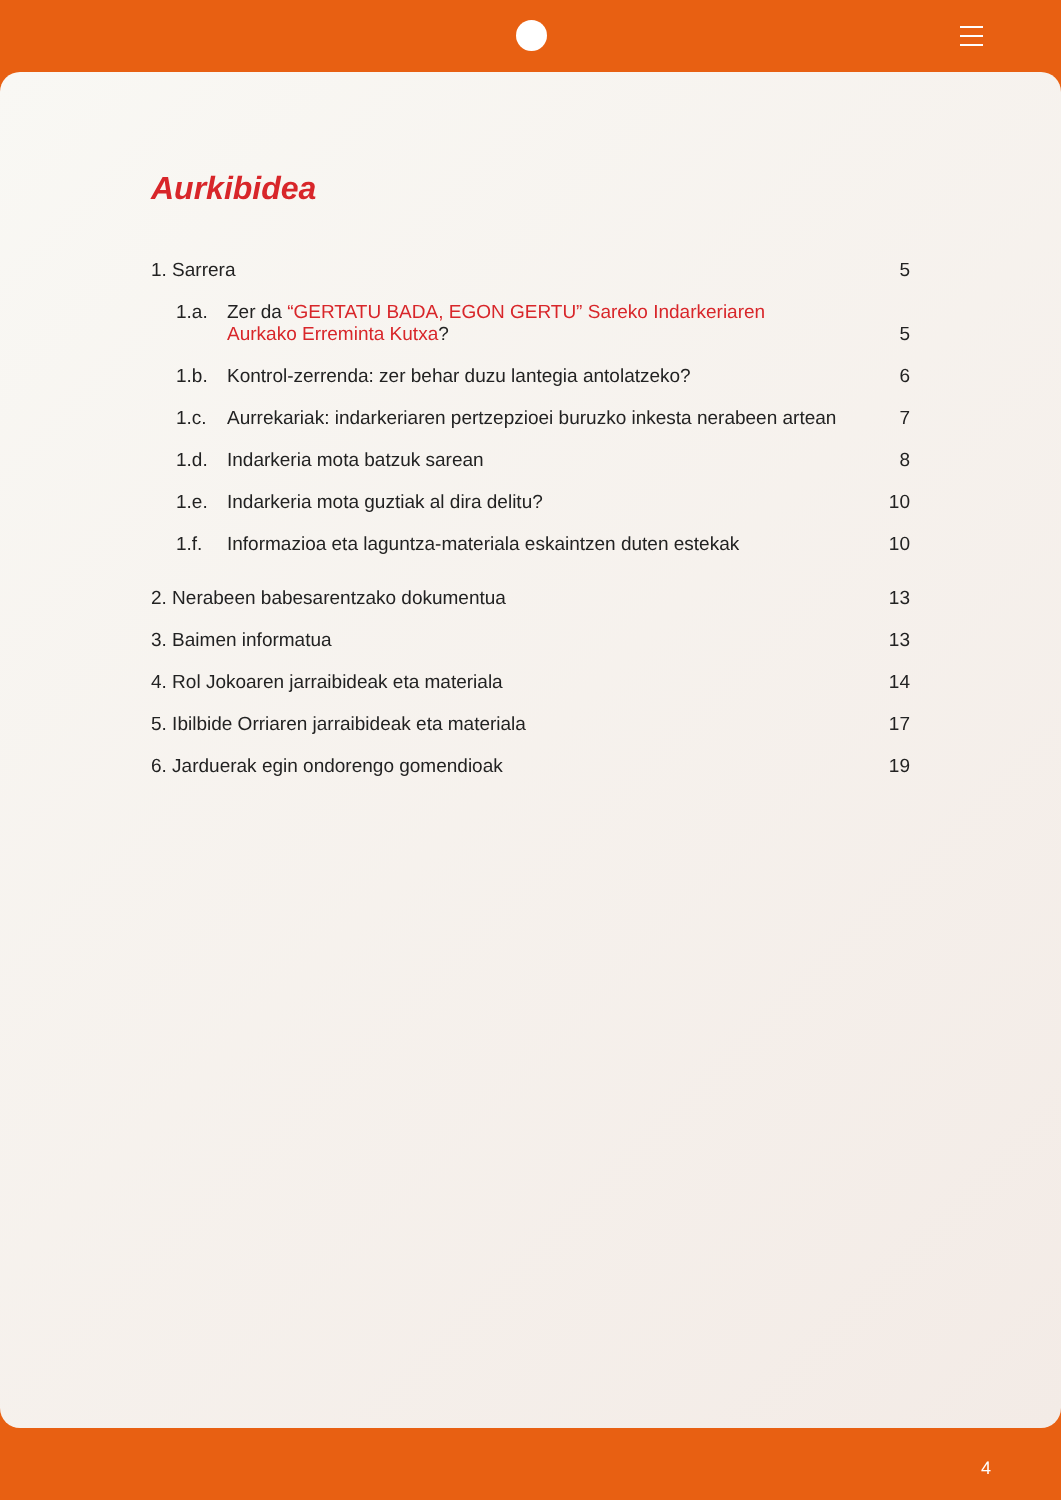Aurkibidea
1. Sarrera 5
1.a. Zer da “GERTATU BADA, EGON GERTU” Sareko Indarkeriaren
Aurkako Erreminta Kutxa?
5
1.b. Kontrol-zerrenda: zer behar duzu lantegia antolatzeko? 6
1.c. Aurrekariak: indarkeriaren pertzepzioei buruzko inkesta nerabeen artean 7
1.d. Indarkeria mota batzuk sarean 8
1.e. Indarkeria mota guztiak al dira delitu? 10
1.f. Informazioa eta laguntza-materiala eskaintzen duten estekak 10
2. Nerabeen babesarentzako dokumentua 13
3. Baimen informatua 13
4. Rol Jokoaren jarraibideak eta materiala 14
5. Ibilbide Orriaren jarraibideak eta materiala 17
6. Jarduerak egin ondorengo gomendioak 19
4